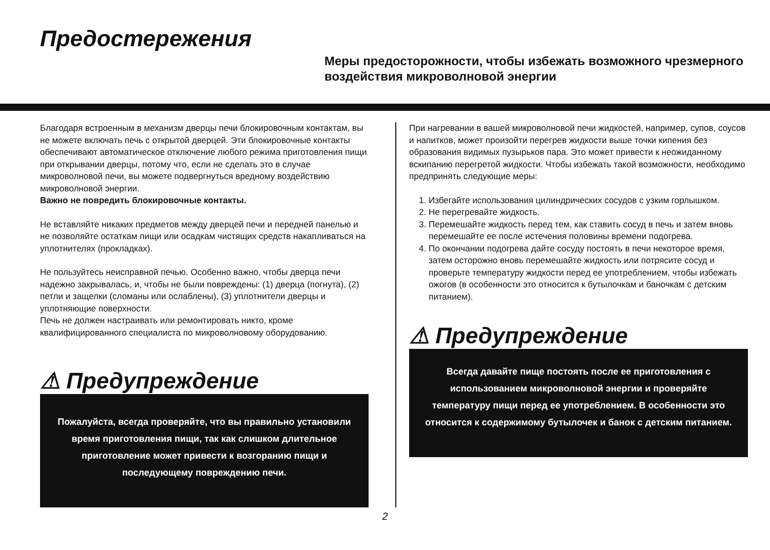Предостережения
Меры предосторожности, чтобы избежать возможного чрезмерного воздействия микроволновой энергии
Благодаря встроенным в механизм дверцы печи блокировочным контактам, вы не можете включать печь с открытой дверцей. Эти блокировочные контакты обеспечивают автоматическое отключение любого режима приготовления пищи при открывании дверцы, потому что, если не сделать это в случае микроволновой печи, вы можете подвергнуться вредному воздействию микроволновой энергии.
Важно не повредить блокировочные контакты.
Не вставляйте никаких предметов между дверцей печи и передней панелью и не позволяйте остаткам пищи или осадкам чистящих средств накапливаться на уплотнителях (прокладках).
Не пользуйтесь неисправной печью. Особенно важно, чтобы дверца печи надежно закрывалась, и, чтобы не были повреждены: (1) дверца (погнута), (2) петли и защелки (сломаны или ослаблены), (3) уплотнители дверцы и уплотняющие поверхности.
Печь не должен настраивать или ремонтировать никто, кроме квалифицированного специалиста по микроволновому оборудованию.
⚠ Предупреждение
Пожалуйста, всегда проверяйте, что вы правильно установили время приготовления пищи, так как слишком длительное приготовление может привести к возгоранию пищи и последующему повреждению печи.
При нагревании в вашей микроволновой печи жидкостей, например, супов, соусов и напитков, может произойти перегрев жидкости выше точки кипения без образования видимых пузырьков пара. Это может привести к неожиданному вскипанию перегретой жидкости. Чтобы избежать такой возможности, необходимо предпринять следующие меры:
1. Избегайте использования цилиндрических сосудов с узким горлышком.
2. Не перегревайте жидкость.
3. Перемешайте жидкость перед тем, как ставить сосуд в печь и затем вновь перемешайте ее после истечения половины времени подогрева.
4. По окончании подогрева дайте сосуду постоять в печи некоторое время, затем осторожно вновь перемешайте жидкость или потрясите сосуд и проверьте температуру жидкости перед ее употреблением, чтобы избежать ожогов (в особенности это относится к бутылочкам и баночкам с детским питанием).
⚠ Предупреждение
Всегда давайте пище постоять после ее приготовления с использованием микроволновой энергии и проверяйте температуру пищи перед ее употреблением. В особенности это относится к содержимому бутылочек и банок с детским питанием.
2